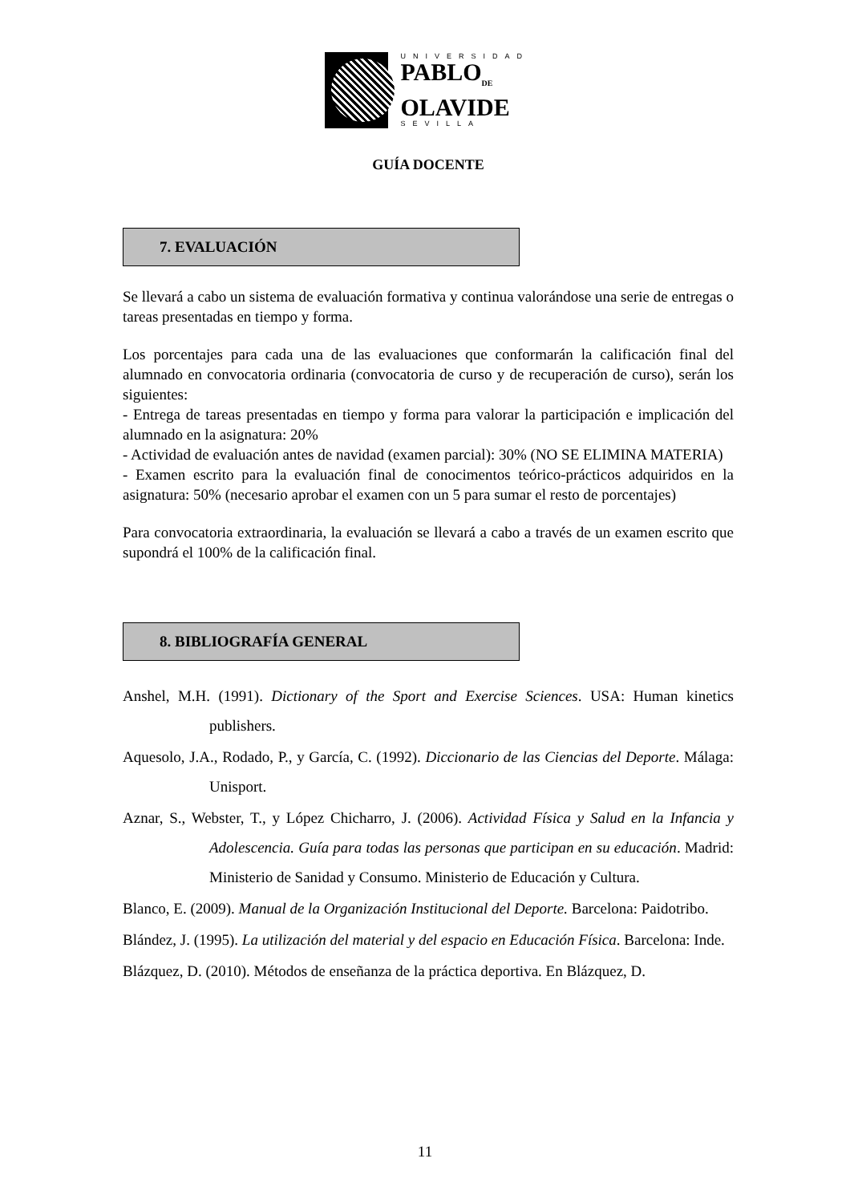UNIVERSIDAD
PABLO<sub>DE</sub>
OLAVIDE
SEVILLA
GUÍA DOCENTE
7. EVALUACIÓN
Se llevará a cabo un sistema de evaluación formativa y continua valorándose una serie de entregas o tareas presentadas en tiempo y forma.
Los porcentajes para cada una de las evaluaciones que conformarán la calificación final del alumnado en convocatoria ordinaria (convocatoria de curso y de recuperación de curso), serán los siguientes:
- Entrega de tareas presentadas en tiempo y forma para valorar la participación e implicación del alumnado en la asignatura: 20%
- Actividad de evaluación antes de navidad (examen parcial): 30% (NO SE ELIMINA MATERIA)
- Examen escrito para la evaluación final de conocimentos teórico-prácticos adquiridos en la asignatura: 50% (necesario aprobar el examen con un 5 para sumar el resto de porcentajes)
Para convocatoria extraordinaria, la evaluación se llevará a cabo a través de un examen escrito que supondrá el 100% de la calificación final.
8. BIBLIOGRAFÍA GENERAL
Anshel, M.H. (1991). Dictionary of the Sport and Exercise Sciences. USA: Human kinetics publishers.
Aquesolo, J.A., Rodado, P., y García, C. (1992). Diccionario de las Ciencias del Deporte. Málaga: Unisport.
Aznar, S., Webster, T., y López Chicharro, J. (2006). Actividad Física y Salud en la Infancia y Adolescencia. Guía para todas las personas que participan en su educación. Madrid: Ministerio de Sanidad y Consumo. Ministerio de Educación y Cultura.
Blanco, E. (2009). Manual de la Organización Institucional del Deporte. Barcelona: Paidotribo.
Blández, J. (1995). La utilización del material y del espacio en Educación Física. Barcelona: Inde.
Blázquez, D. (2010). Métodos de enseñanza de la práctica deportiva. En Blázquez, D.
11